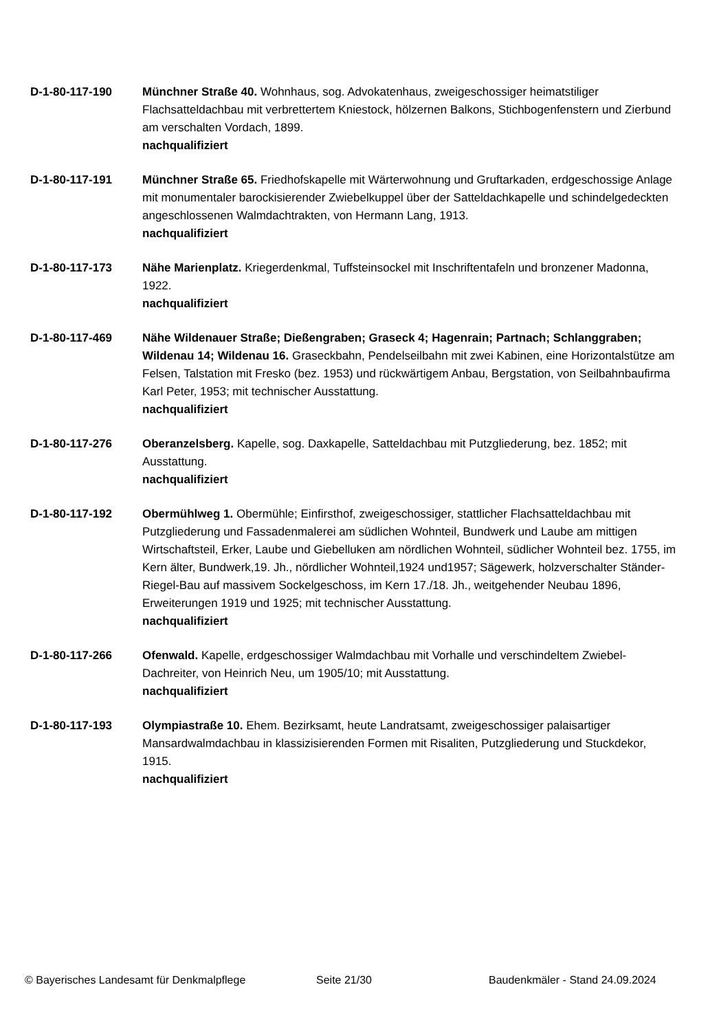D-1-80-117-190 Münchner Straße 40. Wohnhaus, sog. Advokatenhaus, zweigeschossiger heimatstiliger Flachsatteldachbau mit verbrettertem Kniestock, hölzernen Balkons, Stichbogenfenstern und Zierbund am verschalten Vordach, 1899.
nachqualifiziert
D-1-80-117-191 Münchner Straße 65. Friedhofskapelle mit Wärterwohnung und Gruftarkaden, erdgeschossige Anlage mit monumentaler barockisierender Zwiebelkuppel über der Satteldachkapelle und schindelgedeckten angeschlossenen Walmdachtrakten, von Hermann Lang, 1913.
nachqualifiziert
D-1-80-117-173 Nähe Marienplatz. Kriegerdenkmal, Tuffsteinsockel mit Inschriftentafeln und bronzener Madonna, 1922.
nachqualifiziert
D-1-80-117-469 Nähe Wildenauer Straße; Dießengraben; Graseck 4; Hagenrain; Partnach; Schlanggraben; Wildenau 14; Wildenau 16. Graseckbahn, Pendelseilbahn mit zwei Kabinen, eine Horizontalstütze am Felsen, Talstation mit Fresko (bez. 1953) und rückwärtigem Anbau, Bergstation, von Seilbahnbaufirma Karl Peter, 1953; mit technischer Ausstattung.
nachqualifiziert
D-1-80-117-276 Oberanzelsberg. Kapelle, sog. Daxkapelle, Satteldachbau mit Putzgliederung, bez. 1852; mit Ausstattung.
nachqualifiziert
D-1-80-117-192 Obermühlweg 1. Obermühle; Einfirsthof, zweigeschossiger, stattlicher Flachsatteldachbau mit Putzgliederung und Fassadenmalerei am südlichen Wohnteil, Bundwerk und Laube am mittigen Wirtschaftsteil, Erker, Laube und Giebelluken am nördlichen Wohnteil, südlicher Wohnteil bez. 1755, im Kern älter, Bundwerk,19. Jh., nördlicher Wohnteil,1924 und1957; Sägewerk, holzverschalter Ständer-Riegel-Bau auf massivem Sockelgeschoss, im Kern 17./18. Jh., weitgehender Neubau 1896, Erweiterungen 1919 und 1925; mit technischer Ausstattung.
nachqualifiziert
D-1-80-117-266 Ofenwald. Kapelle, erdgeschossiger Walmdachbau mit Vorhalle und verschindeltem Zwiebel-Dachreiter, von Heinrich Neu, um 1905/10; mit Ausstattung.
nachqualifiziert
D-1-80-117-193 Olympiastraße 10. Ehem. Bezirksamt, heute Landratsamt, zweigeschossiger palaisartiger Mansardwalmdachbau in klassizisierenden Formen mit Risaliten, Putzgliederung und Stuckdekor, 1915.
nachqualifiziert
© Bayerisches Landesamt für Denkmalpflege Seite 21/30 Baudenkmäler - Stand 24.09.2024